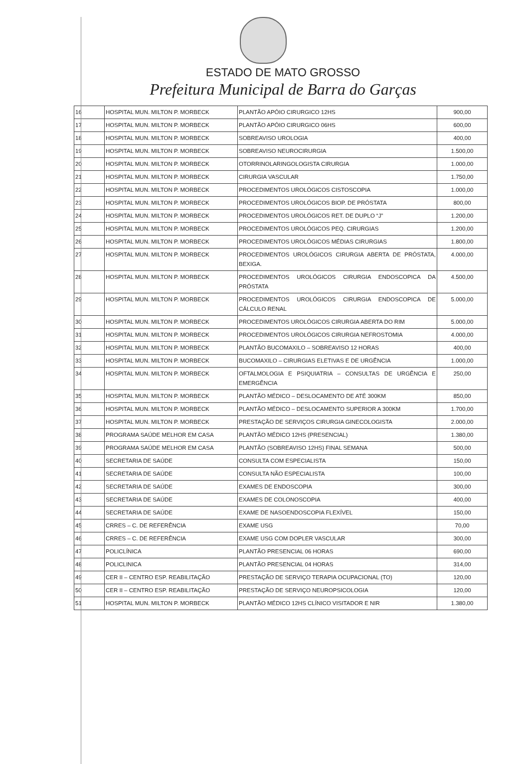ESTADO DE MATO GROSSO
Prefeitura Municipal de Barra do Garças
| 16 | HOSPITAL MUN. MILTON P. MORBECK | PLANTÃO APÓIO CIRURGICO 12HS | 900,00 |
| 17 | HOSPITAL MUN. MILTON P. MORBECK | PLANTÃO APÓIO CIRURGICO 06HS | 600,00 |
| 18 | HOSPITAL MUN. MILTON P. MORBECK | SOBREAVISO UROLOGIA | 400,00 |
| 19 | HOSPITAL MUN. MILTON P. MORBECK | SOBREAVISO NEUROCIRURGIA | 1.500,00 |
| 20 | HOSPITAL MUN. MILTON P. MORBECK | OTORRINOLARINGOLOGISTA CIRURGIA | 1.000,00 |
| 21 | HOSPITAL MUN. MILTON P. MORBECK | CIRURGIA VASCULAR | 1.750,00 |
| 22 | HOSPITAL MUN. MILTON P. MORBECK | PROCEDIMENTOS UROLÓGICOS CISTOSCOPIA | 1.000,00 |
| 23 | HOSPITAL MUN. MILTON P. MORBECK | PROCEDIMENTOS UROLÓGICOS BIOP. DE PRÓSTATA | 800,00 |
| 24 | HOSPITAL MUN. MILTON P. MORBECK | PROCEDIMENTOS UROLÓGICOS RET. DE DUPLO “J” | 1.200,00 |
| 25 | HOSPITAL MUN. MILTON P. MORBECK | PROCEDIMENTOS UROLÓGICOS PEQ. CIRURGIAS | 1.200,00 |
| 26 | HOSPITAL MUN. MILTON P. MORBECK | PROCEDIMENTOS UROLÓGICOS MÉDIAS CIRURGIAS | 1.800,00 |
| 27 | HOSPITAL MUN. MILTON P. MORBECK | PROCEDIMENTOS UROLÓGICOS CIRURGIA ABERTA DE PRÓSTATA, BEXIGA. | 4.000,00 |
| 28 | HOSPITAL MUN. MILTON P. MORBECK | PROCEDIMENTOS UROLÓGICOS CIRURGIA ENDOSCOPICA DA PRÓSTATA | 4.500,00 |
| 29 | HOSPITAL MUN. MILTON P. MORBECK | PROCEDIMENTOS UROLÓGICOS CIRURGIA ENDOSCOPICA DE CÁLCULO RENAL | 5.000,00 |
| 30 | HOSPITAL MUN. MILTON P. MORBECK | PROCEDIMENTOS UROLÓGICOS CIRURGIA ABERTA DO RIM | 5.000,00 |
| 31 | HOSPITAL MUN. MILTON P. MORBECK | PROCEDIMENTOS UROLÓGICOS CIRURGIA NEFROSTOMIA | 4.000,00 |
| 32 | HOSPITAL MUN. MILTON P. MORBECK | PLANTÃO BUCOMAXILO – SOBREAVISO 12 HORAS | 400,00 |
| 33 | HOSPITAL MUN. MILTON P. MORBECK | BUCOMAXILO – CIRURGIAS ELETIVAS E DE URGÊNCIA | 1.000,00 |
| 34 | HOSPITAL MUN. MILTON P. MORBECK | OFTALMOLOGIA E PSIQUIATRIA – CONSULTAS DE URGÊNCIA E EMERGÊNCIA | 250,00 |
| 35 | HOSPITAL MUN. MILTON P. MORBECK | PLANTÃO MÉDICO – DESLOCAMENTO DE ATÉ 300KM | 850,00 |
| 36 | HOSPITAL MUN. MILTON P. MORBECK | PLANTÃO MÉDICO – DESLOCAMENTO SUPERIOR A 300KM | 1.700,00 |
| 37 | HOSPITAL MUN. MILTON P. MORBECK | PRESTAÇÃO DE SERVIÇOS CIRURGIA GINECOLOGISTA | 2.000,00 |
| 38 | PROGRAMA SAÚDE MELHOR EM CASA | PLANTÃO MÉDICO 12HS (PRESENCIAL) | 1.380,00 |
| 39 | PROGRAMA SAÚDE MELHOR EM CASA | PLANTÃO (SOBREAVISO 12HS) FINAL SEMANA | 500,00 |
| 40 | SECRETARIA DE SAÚDE | CONSULTA COM ESPECIALISTA | 150,00 |
| 41 | SECRETARIA DE SAÚDE | CONSULTA NÃO ESPECIALISTA | 100,00 |
| 42 | SECRETARIA DE SAÚDE | EXAMES DE ENDOSCOPIA | 300,00 |
| 43 | SECRETARIA DE SAÚDE | EXAMES DE COLONOSCOPIA | 400,00 |
| 44 | SECRETARIA DE SAÚDE | EXAME DE NASOENDOSCOPIA FLEXÍVEL | 150,00 |
| 45 | CRRES – C. DE REFERÊNCIA | EXAME USG | 70,00 |
| 46 | CRRES – C. DE REFERÊNCIA | EXAME USG COM DOPLER VASCULAR | 300,00 |
| 47 | POLICLÍNICA | PLANTÃO PRESENCIAL 06 HORAS | 690,00 |
| 48 | POLICLINICA | PLANTÃO PRESENCIAL 04 HORAS | 314,00 |
| 49 | CER II – CENTRO ESP. REABILITAÇÃO | PRESTAÇÃO DE SERVIÇO TERAPIA OCUPACIONAL (TO) | 120,00 |
| 50 | CER II – CENTRO ESP. REABILITAÇÃO | PRESTAÇÃO DE SERVIÇO NEUROPSICOLOGIA | 120,00 |
| 51 | HOSPITAL MUN. MILTON P. MORBECK | PLANTÃO MÉDICO 12HS CLÍNICO VISITADOR E NIR | 1.380,00 |